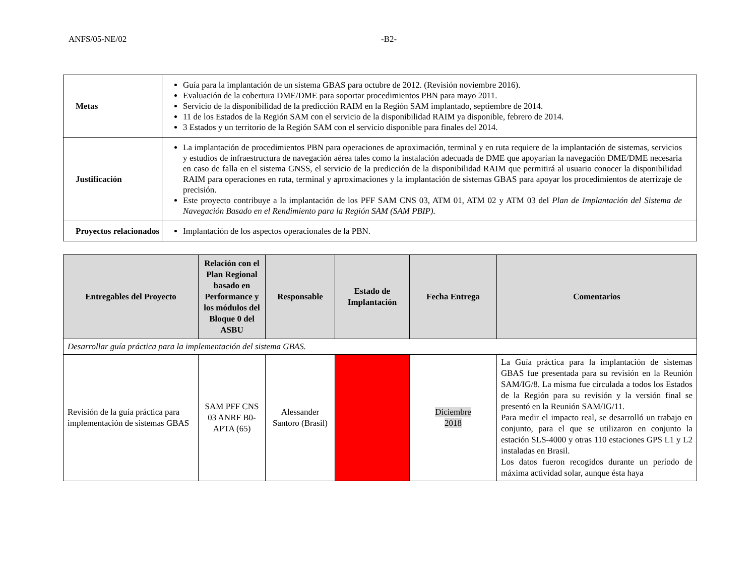ANFS/05-NE/02 -B2-
| Metas | Guía para la implantación de un sistema GBAS para octubre de 2012. (Revisión noviembre 2016). Evaluación de la cobertura DME/DME para soportar procedimientos PBN para mayo 2011. Servicio de la disponibilidad de la predicción RAIM en la Región SAM implantado, septiembre de 2014. 11 de los Estados de la Región SAM con el servicio de la disponibilidad RAIM ya disponible, febrero de 2014. 3 Estados y un territorio de la Región SAM con el servicio disponible para finales del 2014. |
| Justificación | La implantación de procedimientos PBN para operaciones de aproximación, terminal y en ruta requiere de la implantación de sistemas, servicios y estudios de infraestructura de navegación aérea tales como la instalación adecuada de DME que apoyarían la navegación DME/DME necesaria en caso de falla en el sistema GNSS, el servicio de la predicción de la disponibilidad RAIM que permitirá al usuario conocer la disponibilidad RAIM para operaciones en ruta, terminal y aproximaciones y la implantación de sistemas GBAS para apoyar los procedimientos de aterrizaje de precisión. Este proyecto contribuye a la implantación de los PFF SAM CNS 03, ATM 01, ATM 02 y ATM 03 del Plan de Implantación del Sistema de Navegación Basado en el Rendimiento para la Región SAM (SAM PBIP). |
| Proyectos relacionados | Implantación de los aspectos operacionales de la PBN. |
| Entregables del Proyecto | Relación con el Plan Regional basado en Performance y los módulos del Bloque 0 del ASBU | Responsable | Estado de Implantación | Fecha Entrega | Comentarios |
| --- | --- | --- | --- | --- | --- |
| Desarrollar guía práctica para la implementación del sistema GBAS. | | | | | |
| Revisión de la guía práctica para implementación de sistemas GBAS | SAM PFF CNS 03 ANRF B0-APTA (65) | Alessander Santoro (Brasil) | | Diciembre 2018 | La Guía práctica para la implantación de sistemas GBAS fue presentada para su revisión en la Reunión SAM/IG/8. La misma fue circulada a todos los Estados de la Región para su revisión y la versión final se presentó en la Reunión SAM/IG/11. Para medir el impacto real, se desarrolló un trabajo en conjunto, para el que se utilizaron en conjunto la estación SLS-4000 y otras 110 estaciones GPS L1 y L2 instaladas en Brasil. Los datos fueron recogidos durante un período de máxima actividad solar, aunque ésta haya |